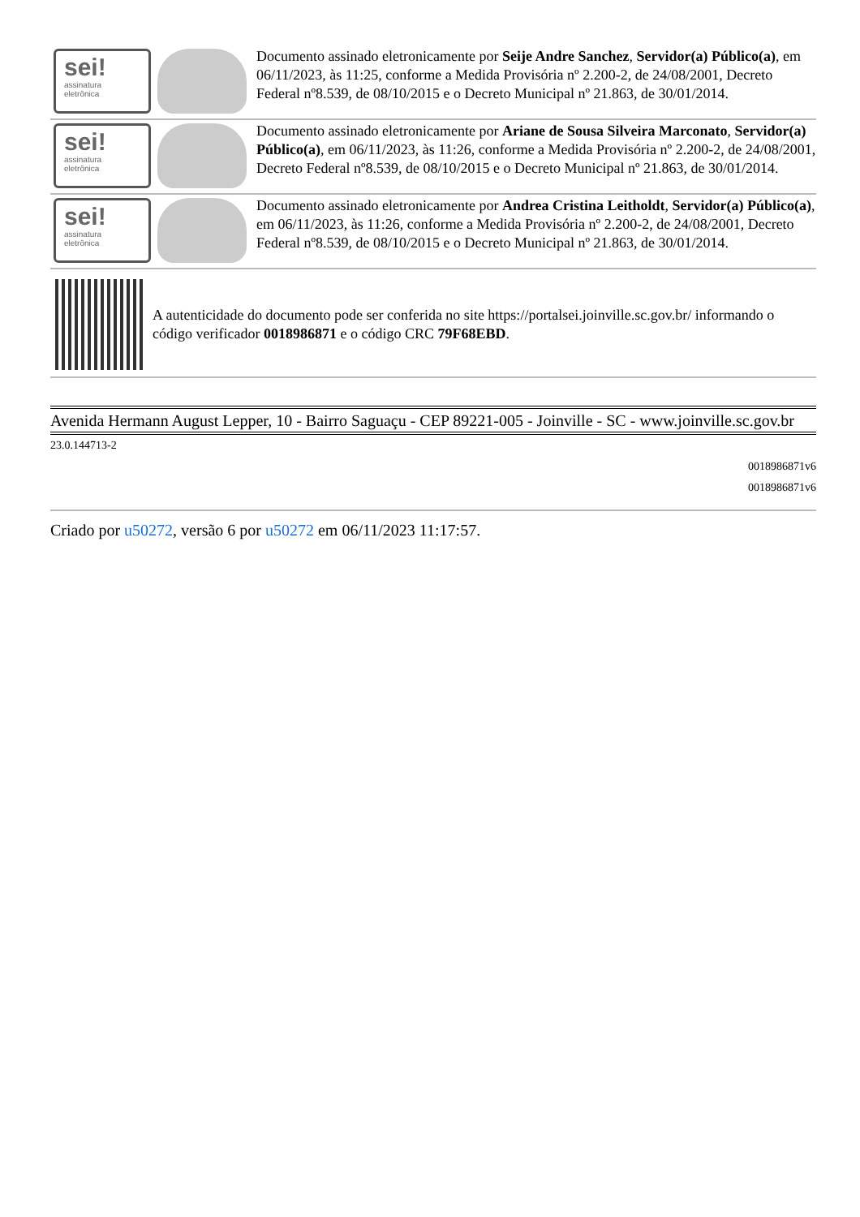sei!
assinatura
eletrônica
Documento assinado eletronicamente por Seije Andre Sanchez, Servidor(a) Público(a), em 06/11/2023, às 11:25, conforme a Medida Provisória nº 2.200-2, de 24/08/2001, Decreto Federal nº8.539, de 08/10/2015 e o Decreto Municipal nº 21.863, de 30/01/2014.
sei!
assinatura
eletrônica
Documento assinado eletronicamente por Ariane de Sousa Silveira Marconato, Servidor(a) Público(a), em 06/11/2023, às 11:26, conforme a Medida Provisória nº 2.200-2, de 24/08/2001, Decreto Federal nº8.539, de 08/10/2015 e o Decreto Municipal nº 21.863, de 30/01/2014.
sei!
assinatura
eletrônica
Documento assinado eletronicamente por Andrea Cristina Leitholdt, Servidor(a) Público(a), em 06/11/2023, às 11:26, conforme a Medida Provisória nº 2.200-2, de 24/08/2001, Decreto Federal nº8.539, de 08/10/2015 e o Decreto Municipal nº 21.863, de 30/01/2014.
A autenticidade do documento pode ser conferida no site https://portalsei.joinville.sc.gov.br/ informando o código verificador 0018986871 e o código CRC 79F68EBD.
Avenida Hermann August Lepper, 10 - Bairro Saguaçu - CEP 89221-005 - Joinville - SC - www.joinville.sc.gov.br
23.0.144713-2
0018986871v6
0018986871v6
Criado por u50272, versão 6 por u50272 em 06/11/2023 11:17:57.